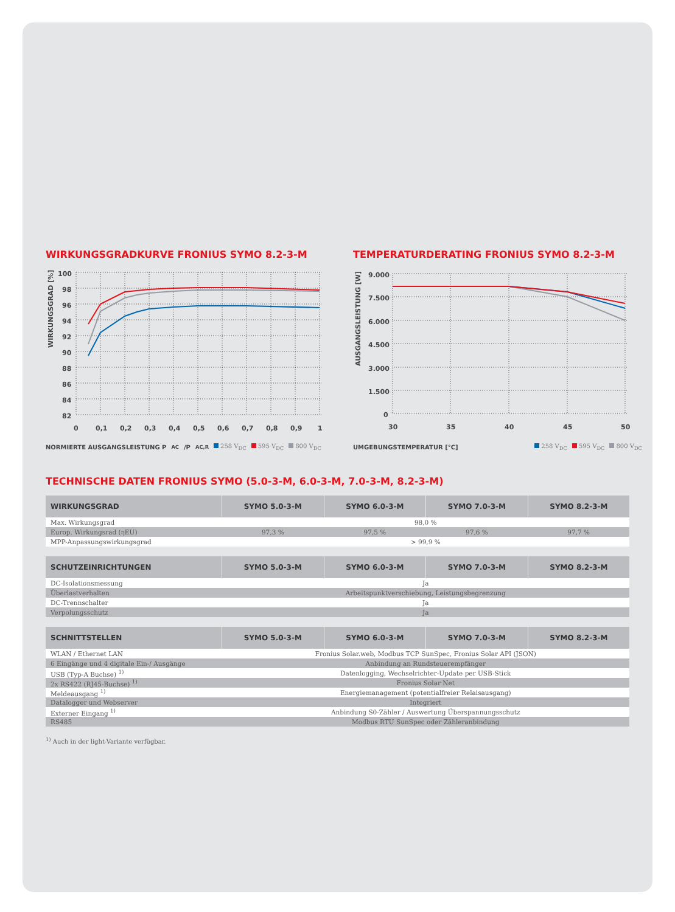WIRKUNGSGRADKURVE FRONIUS SYMO 8.2-3-M
WIRKUNGSGRAD [%]
100
98
96
94
92
90
88
86
84
82
0
0,1
0,2
0,3
0,4
0,5
0,6
0,7
0,8
0,9
1
NORMIERTE AUSGANGSLEISTUNG P<sub>AC</sub>/P<sub>AC,R</sub> 258 V<sub>DC</sub> 595 V<sub>DC</sub> 800 V<sub>DC</sub>
TEMPERATURDERATING FRONIUS SYMO 8.2-3-M
AUSGANGSLEISTUNG [W]
9.000
7.500
6.000
4.500
3.000
1.500
0
30
35
40
45
50
UMGEBUNGSTEMPERATUR [°C] 258 V<sub>DC</sub> 595 V<sub>DC</sub> 800 V<sub>DC</sub>
TECHNISCHE DATEN FRONIUS SYMO (5.0-3-M, 6.0-3-M, 7.0-3-M, 8.2-3-M)
| WIRKUNGSGRAD | SYMO 5.0-3-M | SYMO 6.0-3-M | SYMO 7.0-3-M | SYMO 8.2-3-M |
| --- | --- | --- | --- | --- |
| Max. Wirkungsgrad | 98,0 % | | | |
| Europ. Wirkungsrad (ηEU) | 97,3 % | 97,5 % | 97,6 % | 97,7 % |
| MPP-Anpassungswirkungsgrad | > 99,9 % | | | |
| SCHUTZEINRICHTUNGEN | SYMO 5.0-3-M | SYMO 6.0-3-M | SYMO 7.0-3-M | SYMO 8.2-3-M |
| --- | --- | --- | --- | --- |
| DC-Isolationsmessung | Ja | | | |
| Überlastverhalten | Arbeitspunktverschiebung, Leistungsbegrenzung | | | |
| DC-Trennschalter | Ja | | | |
| Verpolungsschutz | Ja | | | |
| SCHNITTSTELLEN | SYMO 5.0-3-M | SYMO 6.0-3-M | SYMO 7.0-3-M | SYMO 8.2-3-M |
| --- | --- | --- | --- | --- |
| WLAN / Ethernet LAN | Fronius Solar.web, Modbus TCP SunSpec, Fronius Solar API (JSON) | | | |
| 6 Eingänge und 4 digitale Ein-/ Ausgänge | Anbindung an Rundsteuerempfänger | | | |
| USB (Typ-A Buchse) <sup>1)</sup> | Datenlogging, Wechselrichter-Update per USB-Stick | | | |
| 2x RS422 (RJ45-Buchse) <sup>1)</sup> | Fronius Solar Net | | | |
| Meldeausgang <sup>1)</sup> | Energiemanagement (potentialfreier Relaisausgang) | | | |
| Datalogger und Webserver | Integriert | | | |
| Externer Eingang <sup>1)</sup> | Anbindung S0-Zähler / Auswertung Überspannungsschutz | | | |
| RS485 | Modbus RTU SunSpec oder Zähleranbindung | | | |
<sup>1)</sup> Auch in der light-Variante verfügbar.